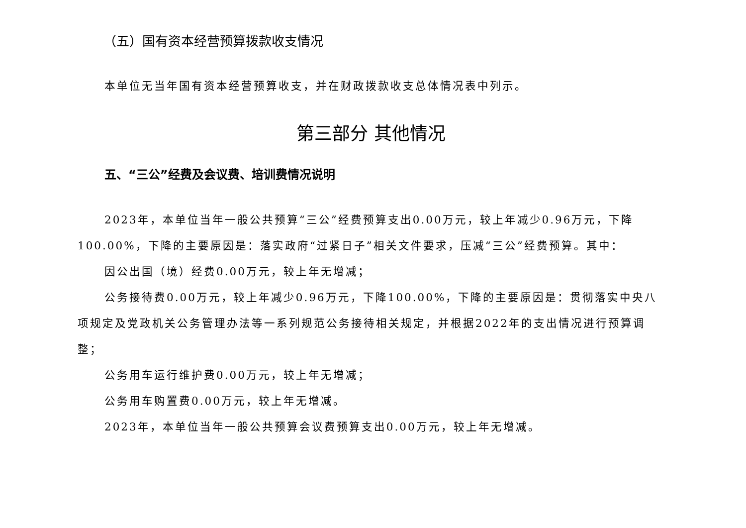（五）国有资本经营预算拨款收支情况
本单位无当年国有资本经营预算收支，并在财政拨款收支总体情况表中列示。
第三部分 其他情况
五、“三公”经费及会议费、培训费情况说明
2023年，本单位当年一般公共预算“三公”经费预算支出0.00万元，较上年减少0.96万元，下降100.00%，下降的主要原因是：落实政府“过紧日子”相关文件要求，压减“三公”经费预算。其中：
因公出国（境）经费0.00万元，较上年无增减；
公务接待费0.00万元，较上年减少0.96万元，下降100.00%，下降的主要原因是：贯彻落实中央八项规定及党政机关公务管理办法等一系列规范公务接待相关规定，并根据2022年的支出情况进行预算调整；
公务用车运行维护费0.00万元，较上年无增减；
公务用车购置费0.00万元，较上年无增减。
2023年，本单位当年一般公共预算会议费预算支出0.00万元，较上年无增减。